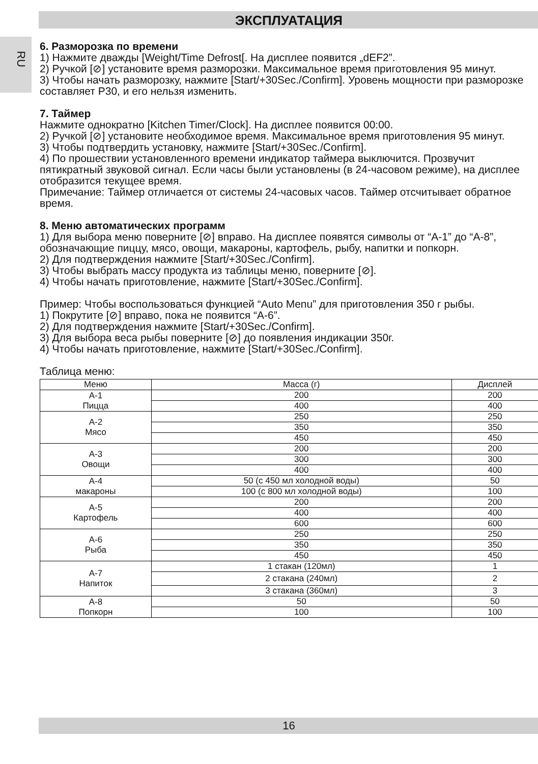ЭКСПЛУАТАЦИЯ
RU
6. Разморозка по времени
1) Нажмите дважды [Weight/Time Defrost[. На дисплее появится „dEF2”.
2) Ручкой [⊘] установите время разморозки. Максимальное время приготовления 95 минут.
3) Чтобы начать разморозку, нажмите [Start/+30Sec./Confirm]. Уровень мощности при разморозке составляет P30, и его нельзя изменить.
7. Таймер
Нажмите однократно [Kitchen Timer/Clock]. На дисплее появится 00:00.
2) Ручкой [⊘] установите необходимое время. Максимальное время приготовления 95 минут.
3) Чтобы подтвердить установку, нажмите [Start/+30Sec./Confirm].
4) По прошествии установленного времени индикатор таймера выключится. Прозвучит пятикратный звуковой сигнал. Если часы были установлены (в 24-часовом режиме), на дисплее отобразится текущее время.
Примечание: Таймер отличается от системы 24-часовых часов. Таймер отсчитывает обратное время.
8. Меню автоматических программ
1) Для выбора меню поверните [⊘] вправо. На дисплее появятся символы от “A-1” до “A-8”, обозначающие пиццу, мясо, овощи, макароны, картофель, рыбу, напитки и попкорн.
2) Для подтверждения нажмите [Start/+30Sec./Confirm].
3) Чтобы выбрать массу продукта из таблицы меню, поверните [⊘].
4) Чтобы начать приготовление, нажмите [Start/+30Sec./Confirm].
Пример: Чтобы воспользоваться функцией “Auto Menu” для приготовления 350 г рыбы.
1) Покрутите [⊘] вправо, пока не появится “A-6”.
2) Для подтверждения нажмите [Start/+30Sec./Confirm].
3) Для выбора веса рыбы поверните [⊘] до появления индикации 350г.
4) Чтобы начать приготовление, нажмите [Start/+30Sec./Confirm].
Таблица меню:
| Меню | Масса (г) | Дисплей |
| --- | --- | --- |
| A-1 Пицца | 200 | 200 |
| | 400 | 400 |
| A-2 Мясо | 250 | 250 |
| | 350 | 350 |
| | 450 | 450 |
| A-3 Овощи | 200 | 200 |
| | 300 | 300 |
| | 400 | 400 |
| A-4 макароны | 50 (с 450 мл холодной воды) | 50 |
| | 100 (с 800 мл холодной воды) | 100 |
| A-5 Картофель | 200 | 200 |
| | 400 | 400 |
| | 600 | 600 |
| A-6 Рыба | 250 | 250 |
| | 350 | 350 |
| | 450 | 450 |
| A-7 Напиток | 1 стакан (120мл) | 1 |
| | 2 стакана (240мл) | 2 |
| | 3 стакана (360мл) | 3 |
| A-8 Попкорн | 50 | 50 |
| | 100 | 100 |
16